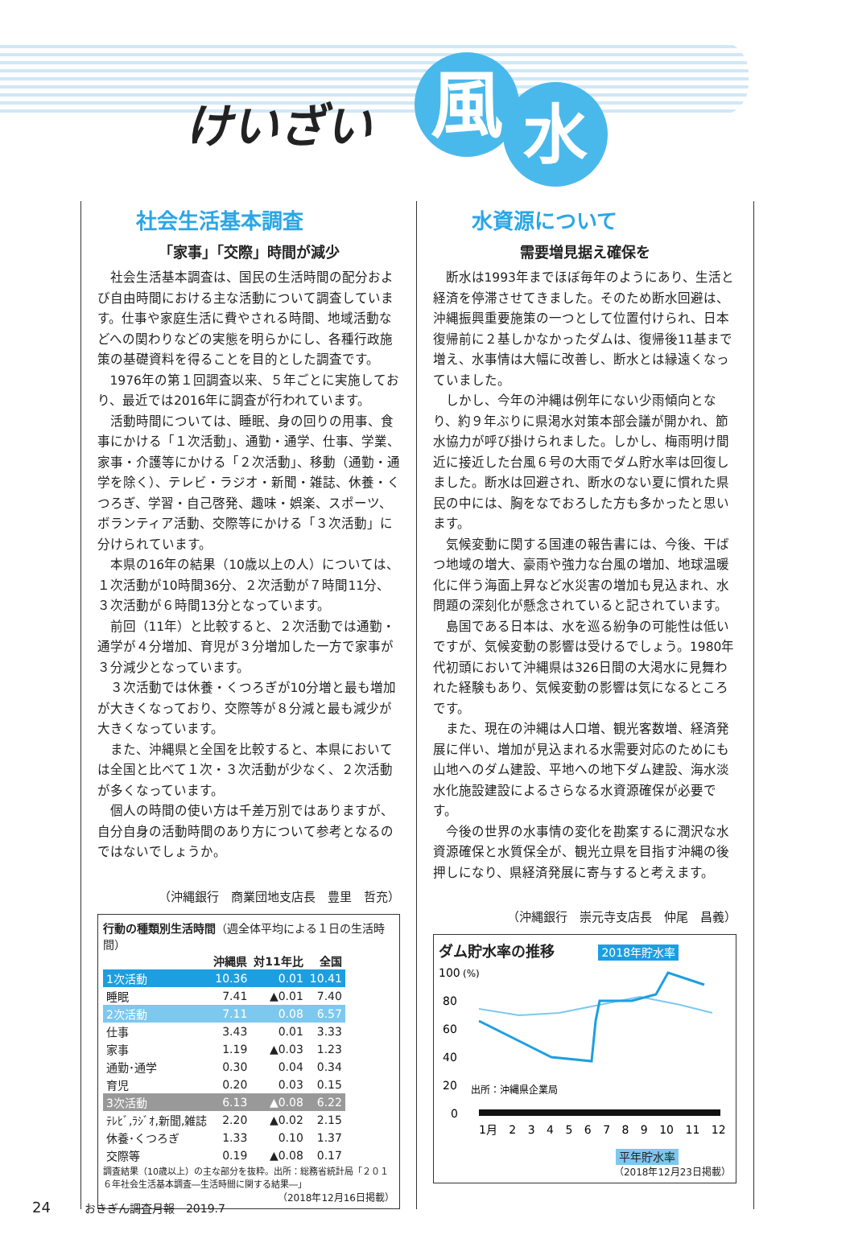けいざい 風 水
社会生活基本調査
「家事」「交際」時間が減少
社会生活基本調査は、国民の生活時間の配分および自由時間における主な活動について調査しています。仕事や家庭生活に費やされる時間、地域活動などへの関わりなどの実態を明らかにし、各種行政施策の基礎資料を得ることを目的とした調査です。
1976年の第１回調査以来、５年ごとに実施しており、最近では2016年に調査が行われています。
活動時間については、睡眠、身の回りの用事、食事にかける「１次活動」、通勤・通学、仕事、学業、家事・介護等にかける「２次活動」、移動（通勤・通学を除く）、テレビ・ラジオ・新聞・雑誌、休養・くつろぎ、学習・自己啓発、趣味・娯楽、スポーツ、ボランティア活動、交際等にかける「３次活動」に分けられています。
本県の16年の結果（10歳以上の人）については、１次活動が10時間36分、２次活動が７時間11分、３次活動が６時間13分となっています。
前回（11年）と比較すると、２次活動では通勤・通学が４分増加、育児が３分増加した一方で家事が３分減少となっています。
３次活動では休養・くつろぎが10分増と最も増加が大きくなっており、交際等が８分減と最も減少が大きくなっています。
また、沖縄県と全国を比較すると、本県においては全国と比べて１次・３次活動が少なく、２次活動が多くなっています。
個人の時間の使い方は千差万別ではありますが、自分自身の活動時間のあり方について参考となるのではないでしょうか。
（沖縄銀行　商業団地支店長　豊里　哲充）
行動の種類別生活時間（週全体平均による１日の生活時間）
| | 沖縄県 | 対11年比 | 全国 |
| --- | --- | --- | --- |
| 1次活動 | 10.36 | 0.01 | 10.41 |
| 睡眠 | 7.41 | ▲0.01 | 7.40 |
| 2次活動 | 7.11 | 0.08 | 6.57 |
| 仕事 | 3.43 | 0.01 | 3.33 |
| 家事 | 1.19 | ▲0.03 | 1.23 |
| 通勤･通学 | 0.30 | 0.04 | 0.34 |
| 育児 | 0.20 | 0.03 | 0.15 |
| 3次活動 | 6.13 | ▲0.08 | 6.22 |
| ﾃﾚﾋﾞ,ﾗｼﾞｵ,新聞,雑誌 | 2.20 | ▲0.02 | 2.15 |
| 休養･くつろぎ | 1.33 | 0.10 | 1.37 |
| 交際等 | 0.19 | ▲0.08 | 0.17 |
調査結果（10歳以上）の主な部分を抜粋。出所：総務省統計局「２０１６年社会生活基本調査―生活時間に関する結果―」
（2018年12月16日掲載）
水資源について
需要増見据え確保を
断水は1993年までほぼ毎年のようにあり、生活と経済を停滞させてきました。そのため断水回避は、沖縄振興重要施策の一つとして位置付けられ、日本復帰前に２基しかなかったダムは、復帰後11基まで増え、水事情は大幅に改善し、断水とは縁遠くなっていました。
しかし、今年の沖縄は例年にない少雨傾向となり、約９年ぶりに県渇水対策本部会議が開かれ、節水協力が呼び掛けられました。しかし、梅雨明け間近に接近した台風６号の大雨でダム貯水率は回復しました。断水は回避され、断水のない夏に慣れた県民の中には、胸をなでおろした方も多かったと思います。
気候変動に関する国連の報告書には、今後、干ばつ地域の増大、豪雨や強力な台風の増加、地球温暖化に伴う海面上昇など水災害の増加も見込まれ、水問題の深刻化が懸念されていると記されています。
島国である日本は、水を巡る紛争の可能性は低いですが、気候変動の影響は受けるでしょう。1980年代初頭において沖縄県は326日間の大渇水に見舞われた経験もあり、気候変動の影響は気になるところです。
また、現在の沖縄は人口増、観光客数増、経済発展に伴い、増加が見込まれる水需要対応のためにも山地へのダム建設、平地への地下ダム建設、海水淡水化施設建設によるさらなる水資源確保が必要です。
今後の世界の水事情の変化を勘案するに潤沢な水資源確保と水質保全が、観光立県を目指す沖縄の後押しになり、県経済発展に寄与すると考えます。
（沖縄銀行　崇元寺支店長　仲尾　昌義）
ダム貯水率の推移 2018年貯水率
100
(%)
80
60
40
20
0
出所：沖縄県企業局
1月 2 3 4 5 6 7 8 9 10 11 12
平年貯水率
（2018年12月23日掲載）
24　　　おきぎん調査月報　2019.7